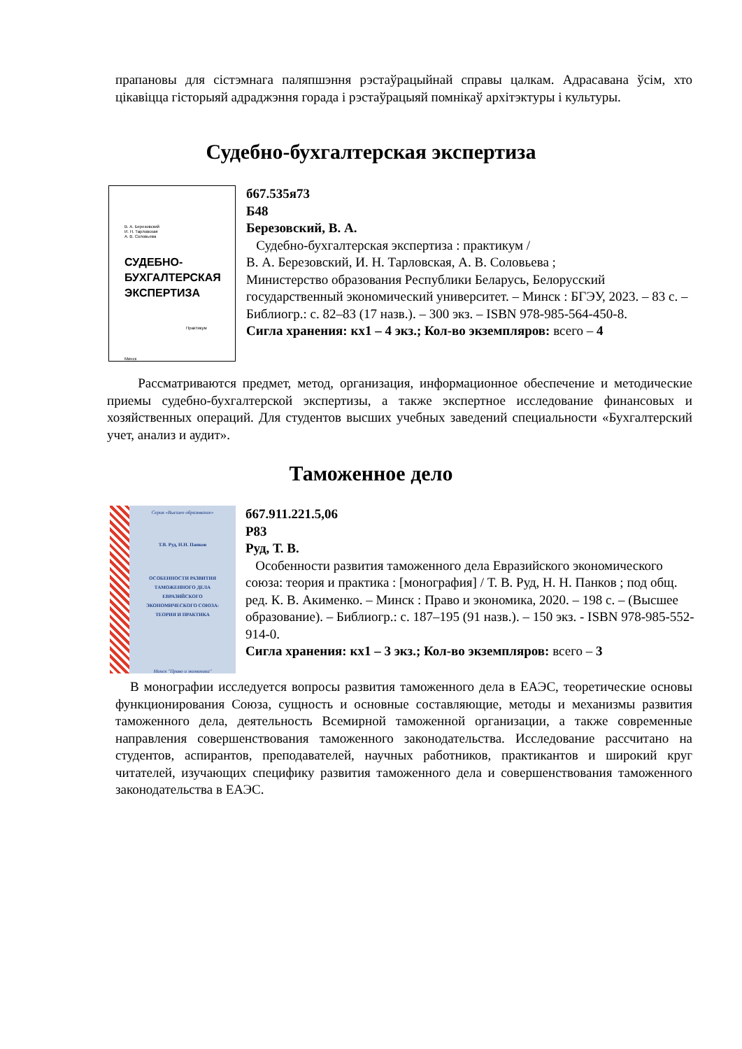прапановы для сістэмнага паляпшэння рэстаўрацыйнай справы цалкам. Адрасавана ўсім, хто цікавіцца гісторыяй адраджэння горада і рэстаўрацыяй помнікаў архітэктуры і культуры.
Судебно-бухгалтерская экспертиза
В. А. Березовский
И. Н. Тарловская
А. В. Соловьева
СУДЕБНО-
БУХГАЛТЕРСКАЯ
ЭКСПЕРТИЗА
Практикум
Минск
б67.535я73
Б48
Березовский, В. А.
Судебно-бухгалтерская экспертиза : практикум /
В. А. Березовский, И. Н. Тарловская, А. В. Соловьева ;
Министерство образования Республики Беларусь, Белорусский государственный экономический университет. – Минск : БГЭУ, 2023. – 83 с. – Библиогр.: с. 82–83 (17 назв.). – 300 экз. – ISBN 978-985-564-450-8.
Сигла хранения: кх1 – 4 экз.; Кол-во экземпляров: всего – 4
Рассматриваются предмет, метод, организация, информационное обеспечение и методические приемы судебно-бухгалтерской экспертизы, а также экспертное исследование финансовых и хозяйственных операций. Для студентов высших учебных заведений специальности «Бухгалтерский учет, анализ и аудит».
Таможенное дело
Серия «Высшее образование»
Т.В. Руд, Н.Н. Панков
ОСОБЕННОСТИ РАЗВИТИЯ
ТАМОЖЕННОГО ДЕЛА
ЕВРАЗИЙСКОГО
ЭКОНОМИЧЕСКОГО СОЮЗА:
ТЕОРИЯ И ПРАКТИКА
Минск "Право и экономика"
б67.911.221.5,06
Р83
Руд, Т. В.
Особенности развития таможенного дела Евразийского экономического союза: теория и практика : [монография] / Т. В. Руд, Н. Н. Панков ; под общ. ред. К. В. Акименко. – Минск : Право и экономика, 2020. – 198 с. – (Высшее образование). – Библиогр.: с. 187–195 (91 назв.). – 150 экз. - ISBN 978-985-552-914-0.
Сигла хранения: кх1 – 3 экз.; Кол-во экземпляров: всего – 3
В монографии исследуется вопросы развития таможенного дела в ЕАЭС, теоретические основы функционирования Союза, сущность и основные составляющие, методы и механизмы развития таможенного дела, деятельность Всемирной таможенной организации, а также современные направления совершенствования таможенного законодательства. Исследование рассчитано на студентов, аспирантов, преподавателей, научных работников, практикантов и широкий круг читателей, изучающих специфику развития таможенного дела и совершенствования таможенного законодательства в ЕАЭС.